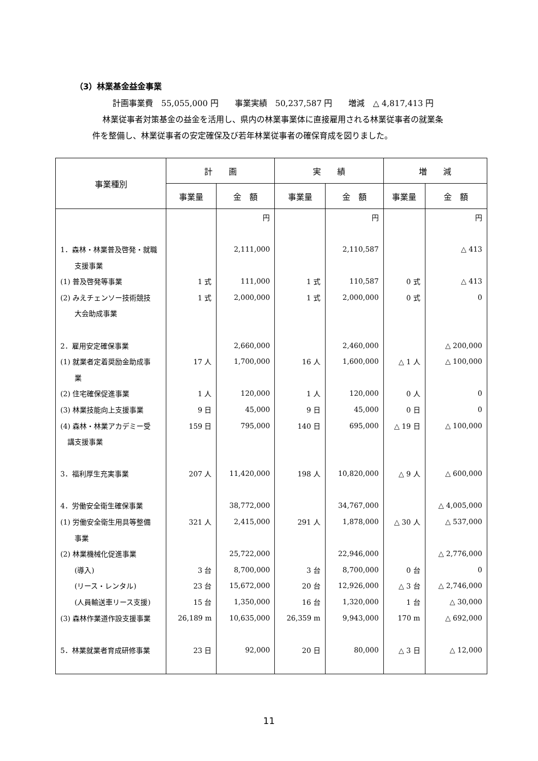（3）林業基金益金事業
計画事業費　55,055,000 円　　事業実績　50,237,587 円　　増減　△ 4,817,413 円
林業従事者対策基金の益金を活用し、県内の林業事業体に直接雇用される林業従事者の就業条
件を整備し、林業従事者の安定確保及び若年林業従事者の確保育成を図りました。
| 事業種別 | 計 画 | | 実 績 | | 増 減 | |
| --- | --- | --- | --- | --- | --- | --- |
| | 事業量 | 金 額 | 事業量 | 金 額 | 事業量 | 金 額 |
| | | 円 | | 円 | | 円 |
| 1．森林・林業普及啓発・就職 | | 2,111,000 | | 2,110,587 | | △ 413 |
| 支援事業 | | | | | | |
| (1) 普及啓発等事業 | 1 式 | 111,000 | 1 式 | 110,587 | 0 式 | △ 413 |
| (2) みえチェンソー技術競技 | 1 式 | 2,000,000 | 1 式 | 2,000,000 | 0 式 | 0 |
| 大会助成事業 | | | | | | |
| 2．雇用安定確保事業 | | 2,660,000 | | 2,460,000 | | △ 200,000 |
| (1) 就業者定着奨励金助成事 | 17 人 | 1,700,000 | 16 人 | 1,600,000 | △ 1 人 | △ 100,000 |
| 業 | | | | | | |
| (2) 住宅確保促進事業 | 1 人 | 120,000 | 1 人 | 120,000 | 0 人 | 0 |
| (3) 林業技能向上支援事業 | 9 日 | 45,000 | 9 日 | 45,000 | 0 日 | 0 |
| (4) 森林・林業アカデミー受 | 159 日 | 795,000 | 140 日 | 695,000 | △ 19 日 | △ 100,000 |
| 講支援事業 | | | | | | |
| 3．福利厚生充実事業 | 207 人 | 11,420,000 | 198 人 | 10,820,000 | △ 9 人 | △ 600,000 |
| 4．労働安全衛生確保事業 | | 38,772,000 | | 34,767,000 | | △ 4,005,000 |
| (1) 労働安全衛生用具等整備 | 321 人 | 2,415,000 | 291 人 | 1,878,000 | △ 30 人 | △ 537,000 |
| 事業 | | | | | | |
| (2) 林業機械化促進事業 | | 25,722,000 | | 22,946,000 | | △ 2,776,000 |
| (導入) | 3 台 | 8,700,000 | 3 台 | 8,700,000 | 0 台 | 0 |
| (リース・レンタル) | 23 台 | 15,672,000 | 20 台 | 12,926,000 | △ 3 台 | △ 2,746,000 |
| (人員輸送車リース支援) | 15 台 | 1,350,000 | 16 台 | 1,320,000 | 1 台 | △ 30,000 |
| (3) 森林作業道作設支援事業 | 26,189 m | 10,635,000 | 26,359 m | 9,943,000 | 170 m | △ 692,000 |
| 5．林業就業者育成研修事業 | 23 日 | 92,000 | 20 日 | 80,000 | △ 3 日 | △ 12,000 |
11